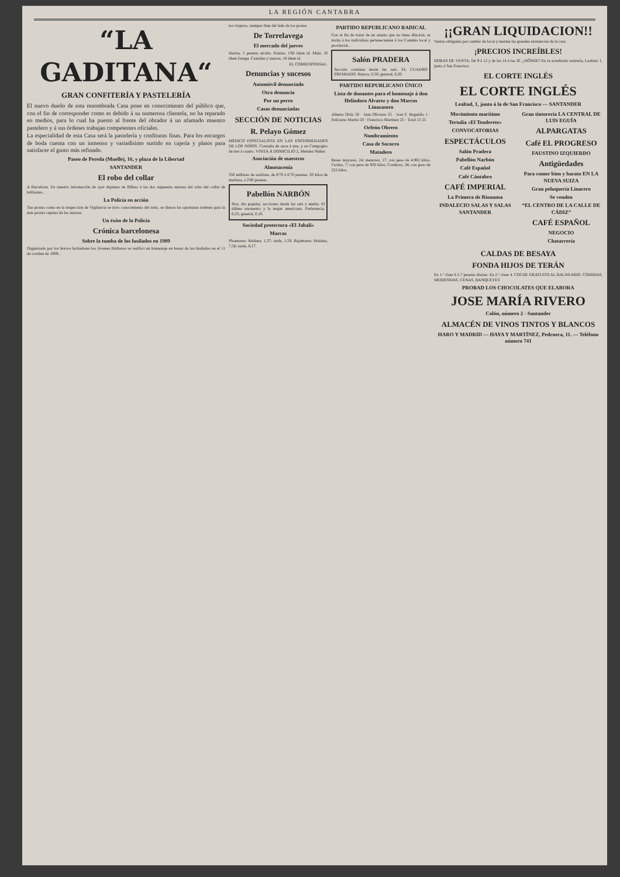LA REGIÓN CANTABRA
“LA GADITANA“
GRAN CONFITERÍA Y PASTELERÍA
El nuevo dueño de esta renombrada Casa pone en conocimiento del público que, con el fin de corresponder como es debido á su numerosa clientela, no ha reparado en medios, para lo cual ha puesto al frente del obrador á un afamado maestro pastelero y á sus órdenes trabajan competentes oficiales.
La especialidad de esta Casa será la pastelería y confituras finas. Para los encargos de boda cuenta con un inmenso y variadísimo surtido en cajería y platos para satisfacer el gusto más refinado.
Paseo de Pereda (Muelle), 16, y plaza de la Libertad
SANTANDER
El robo del collar
A Barcelona. En nuestra información de ayer dejamos en Bilbao á las dos supuestas autoras del robo del collar de brillantes...
La Policía en acción
Tan pronto como en la inspección de Vigilancia se tuvo conocimiento del robo, se dieron las oportunas órdenes para la más pronta captura de las autoras.
Un éxito de la Policía
Crónica barcelonesa
Sobre la tumba de los fusilados en 1909
Organizado por los bravos luchadores los Jóvenes Bárbaros se verificó un homenaje en honor de los fusilados en el 11 de octubre de 1909...
los viajeros, siempre iban del lado de los postes.
De Torrelavega
El mercado del jueves
Harina, 5 pesetas arroba. Patatas, 1'60 ídem id. Maíz, 10 ídem fanega. Castañas y nueces, 10 ídem id.
EL CORRESPONSAL.
Denuncias y sucesos
Automóvil denunciado
Otra denuncia
Por un perro
Casas denunciadas
SECCIÓN DE NOTICIAS
R. Pelayo Gómez
MÉDICO ESPECIALISTA EN LAS ENFERMEDADES DE LOS NIÑOS. Consulta de once á una, y en Campogiro de tres á cuatro. VISITA Á DOMICILIO 2, Méndez Núñez
Asociación de maestros
Almotacenía
350 millares de sardinas, de 8'70 á 6'70 pesetas. 20 kilos de merluza, á 2'60 pesetas.
Pabellón NARBÓN
Hoy, día popular, secciones desde las seis y media. El último encuentro y la mujer americana. Preferencia, 0,25; general, 0,10.
Sociedad protectora «El Jabalí»
Marcas
Pleamares: Mañana, 1,37; tarde, 1,59. Bajamares: Mañana, 7,56; tarde, 8,17.
PARTIDO REPUBLICANO RADICAL
Con el fin de tratar de un asunto que no tiene dilación, se invita á los individuos pertenecientes á los Comités local y provincial...
Salón PRADERA
Sección continua desde las seis. EL CUADRO PREMIADO. Butaca, 0,50; general, 0,20.
PARTIDO REPUBLICANO ÚNICO
Lista de donantes para el homenaje á don Heliodoro Alvarez y don Marcos Linazasoro
Alberto Ortiz 50 · Juan Olivares 25 · José F. Regatillo 1 · Feliciano Martín 50 · Francisco Martínez 25 · Total 13 25
Orfeón Obrero
Nombramiento
Casa de Socorro
Matadero
Reses mayores, 24; menores, 17; con peso de 4.902 kilos. Cerdos, 7; con peso de 926 kilos. Corderos, 34; con peso de 222 kilos.
¡¡GRAN LIQUIDACION!!
Ventas obligadas por cambio de local y merma las grandes existencias de la casa
¡PRECIOS INCREÍBLES!
HORAS DE VENTA: De 9 á 12 y de las 14 á las 20. ¿DÓNDE? En la acreditada sastrería, Lealtad, 1, junto á San Francisco
EL CORTE INGLÉS
EL CORTE INGLÉS
Lealtad, 1, junto á la de San Francisco — SANTANDER
Movimiento marítimo
Tertulia «El Tenderete»
CONVOCATORIAS
ESPECTÁCULOS
Salón Pradera
Pabellón Narbón
Café Español
Café Cántabro
CAFÉ IMPERIAL
La Primera de Rionansa
INDALECIO SALAS Y SALAS SANTANDER
Gran tintorería LA CENTRAL DE LUIS EGUÍA
ALPARGATAS
Café EL PROGRESO
FAUSTINO IZQUIERDO
Antigüedades
Para comer bien y barato EN LA NUEVA SUIZA
Gran peluquería Linacero
Se venden
“EL CENTRO DE LA CALLE DE CÁDIZ”
CAFÉ ESPAÑOL
NEGOCIO
Chatarrería
CALDAS DE BESAYA
FONDA HIJOS DE TERÁN
En 1.ª clase 6 á 7 pesetas diarias. En 2.ª clase 4. COCHE GRATUITO AL BALNEARIO. COMIDAS, MERIENDAS, CENAS, BANQUETES
PROBAD LOS CHOCOLATES QUE ELABORA
JOSE MARÍA RIVERO
Colón, número 2 - Santander
ALMACÉN DE VINOS TINTOS Y BLANCOS
HARO Y MADRID — HAYA Y MARTÍNEZ, Pedrueca, 11. — Teléfono número 741